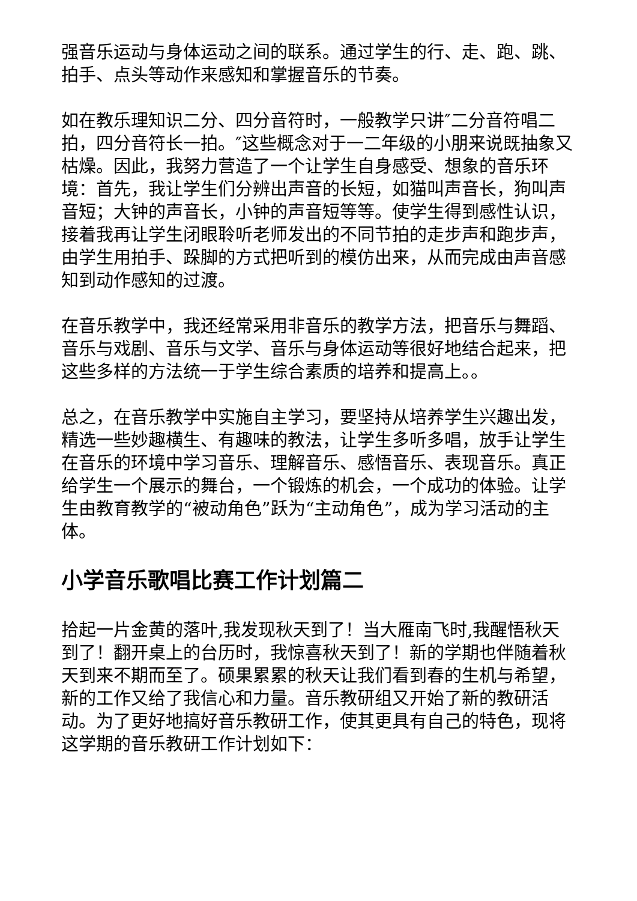强音乐运动与身体运动之间的联系。通过学生的行、走、跑、跳、拍手、点头等动作来感知和掌握音乐的节奏。
如在教乐理知识二分、四分音符时，一般教学只讲″二分音符唱二拍，四分音符长一拍。″这些概念对于一二年级的小朋来说既抽象又枯燥。因此，我努力营造了一个让学生自身感受、想象的音乐环境：首先，我让学生们分辨出声音的长短，如猫叫声音长，狗叫声音短；大钟的声音长，小钟的声音短等等。使学生得到感性认识，接着我再让学生闭眼聆听老师发出的不同节拍的走步声和跑步声，由学生用拍手、跺脚的方式把听到的模仿出来，从而完成由声音感知到动作感知的过渡。
在音乐教学中，我还经常采用非音乐的教学方法，把音乐与舞蹈、音乐与戏剧、音乐与文学、音乐与身体运动等很好地结合起来，把这些多样的方法统一于学生综合素质的培养和提高上。。
总之，在音乐教学中实施自主学习，要坚持从培养学生兴趣出发，精选一些妙趣横生、有趣味的教法，让学生多听多唱，放手让学生在音乐的环境中学习音乐、理解音乐、感悟音乐、表现音乐。真正给学生一个展示的舞台，一个锻炼的机会，一个成功的体验。让学生由教育教学的“被动角色”跃为“主动角色”，成为学习活动的主体。
小学音乐歌唱比赛工作计划篇二
拾起一片金黄的落叶,我发现秋天到了！当大雁南飞时,我醒悟秋天到了！翻开桌上的台历时，我惊喜秋天到了！新的学期也伴随着秋天到来不期而至了。硕果累累的秋天让我们看到春的生机与希望，新的工作又给了我信心和力量。音乐教研组又开始了新的教研活动。为了更好地搞好音乐教研工作，使其更具有自己的特色，现将这学期的音乐教研工作计划如下：